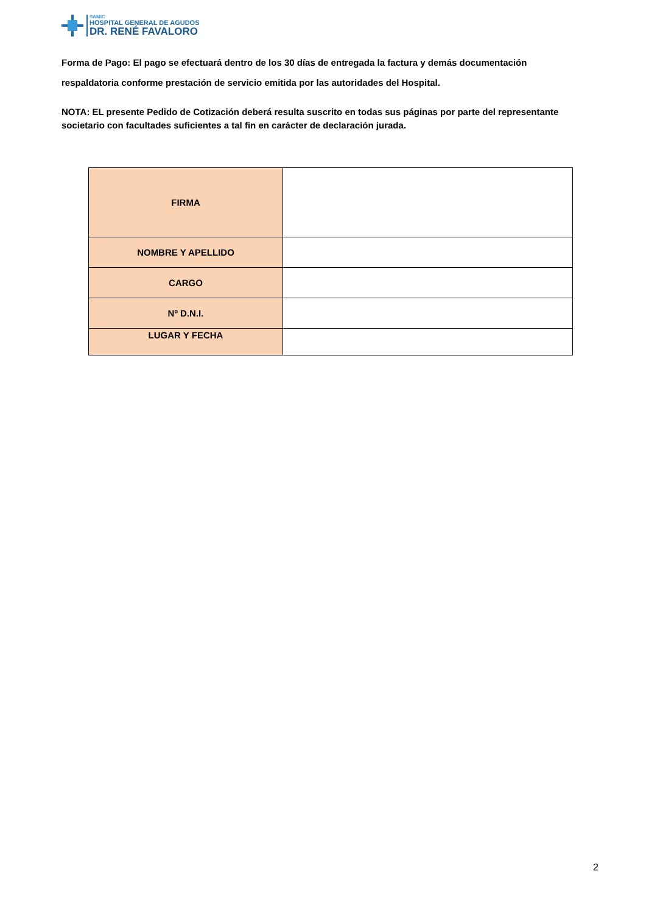SAMIC
HOSPITAL GENERAL DE AGUDOS
DR. RENÉ FAVALORO
Forma de Pago: El pago se efectuará dentro de los 30 días de entregada la factura y demás documentación respaldatoria conforme prestación de servicio emitida por las autoridades del Hospital.
NOTA: EL presente Pedido de Cotización deberá resulta suscrito en todas sus páginas por parte del representante societario con facultades suficientes a tal fin en carácter de declaración jurada.
| FIRMA | |
| NOMBRE Y APELLIDO | |
| CARGO | |
| Nº D.N.I. | |
| LUGAR Y FECHA | |
2